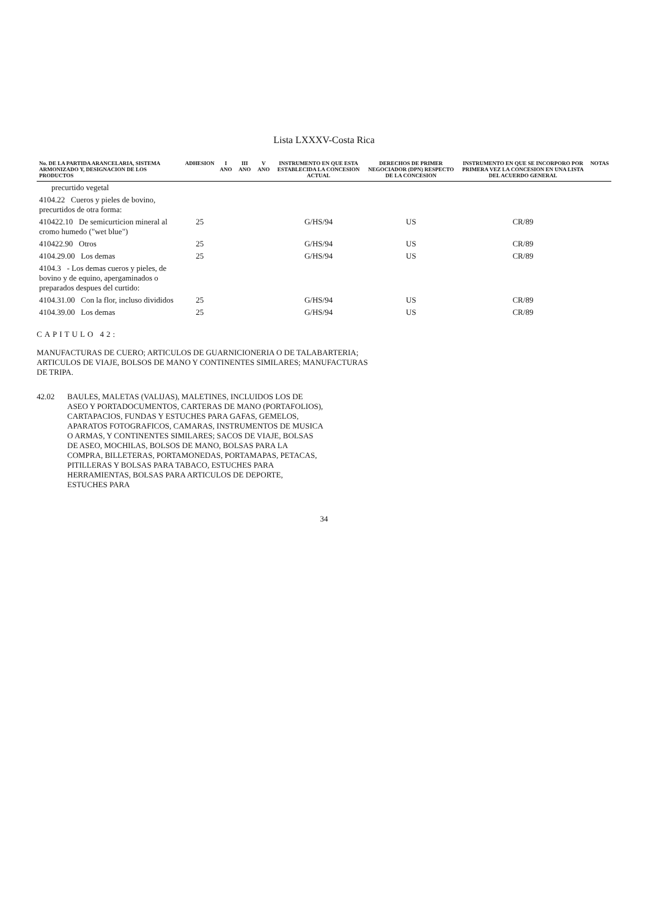Lista LXXXV-Costa Rica
| No. DE LA PARTIDA ARANCELARIA, SISTEMA ARMONIZADO Y, DESIGNACION DE LOS PRODUCTOS | ADHESION | I ANO | III ANO | V ANO | INSTRUMENTO EN QUE ESTA ESTABLECIDA LA CONCESION ACTUAL | DERECHOS DE PRIMER NEGOCIADOR (DPN) RESPECTO DE LA CONCESION | INSTRUMENTO EN QUE SE INCORPORO POR PRIMERA VEZ LA CONCESION EN UNA LISTA DEL ACUERDO GENERAL | NOTAS |
| --- | --- | --- | --- | --- | --- | --- | --- | --- |
| precurtido vegetal | | | | | | | | |
| 4104.22 Cueros y pieles de bovino, precurtidos de otra forma: | | | | | | | | |
| 410422.10 De semicurticion mineral al cromo humedo ("wet blue") | 25 | | | | G/HS/94 | US | CR/89 | |
| 410422.90 Otros | 25 | | | | G/HS/94 | US | CR/89 | |
| 4104.29.00 Los demas | 25 | | | | G/HS/94 | US | CR/89 | |
| 4104.3 - Los demas cueros y pieles, de bovino y de equino, apergaminados o preparados despues del curtido: | | | | | | | | |
| 4104.31.00 Con la flor, incluso divididos | 25 | | | | G/HS/94 | US | CR/89 | |
| 4104.39.00 Los demas | 25 | | | | G/HS/94 | US | CR/89 | |
CAPITULO 42:
MANUFACTURAS DE CUERO; ARTICULOS DE GUARNICIONERIA O DE TALABARTERIA; ARTICULOS DE VIAJE, BOLSOS DE MANO Y CONTINENTES SIMILARES; MANUFACTURAS DE TRIPA.
42.02 BAULES, MALETAS (VALIJAS), MALETINES, INCLUIDOS LOS DE ASEO Y PORTADOCUMENTOS, CARTERAS DE MANO (PORTAFOLIOS), CARTAPACIOS, FUNDAS Y ESTUCHES PARA GAFAS, GEMELOS, APARATOS FOTOGRAFICOS, CAMARAS, INSTRUMENTOS DE MUSICA O ARMAS, Y CONTINENTES SIMILARES; SACOS DE VIAJE, BOLSAS DE ASEO, MOCHILAS, BOLSOS DE MANO, BOLSAS PARA LA COMPRA, BILLETERAS, PORTAMONEDAS, PORTAMAPAS, PETACAS, PITILLERAS Y BOLSAS PARA TABACO, ESTUCHES PARA HERRAMIENTAS, BOLSAS PARA ARTICULOS DE DEPORTE, ESTUCHES PARA
34